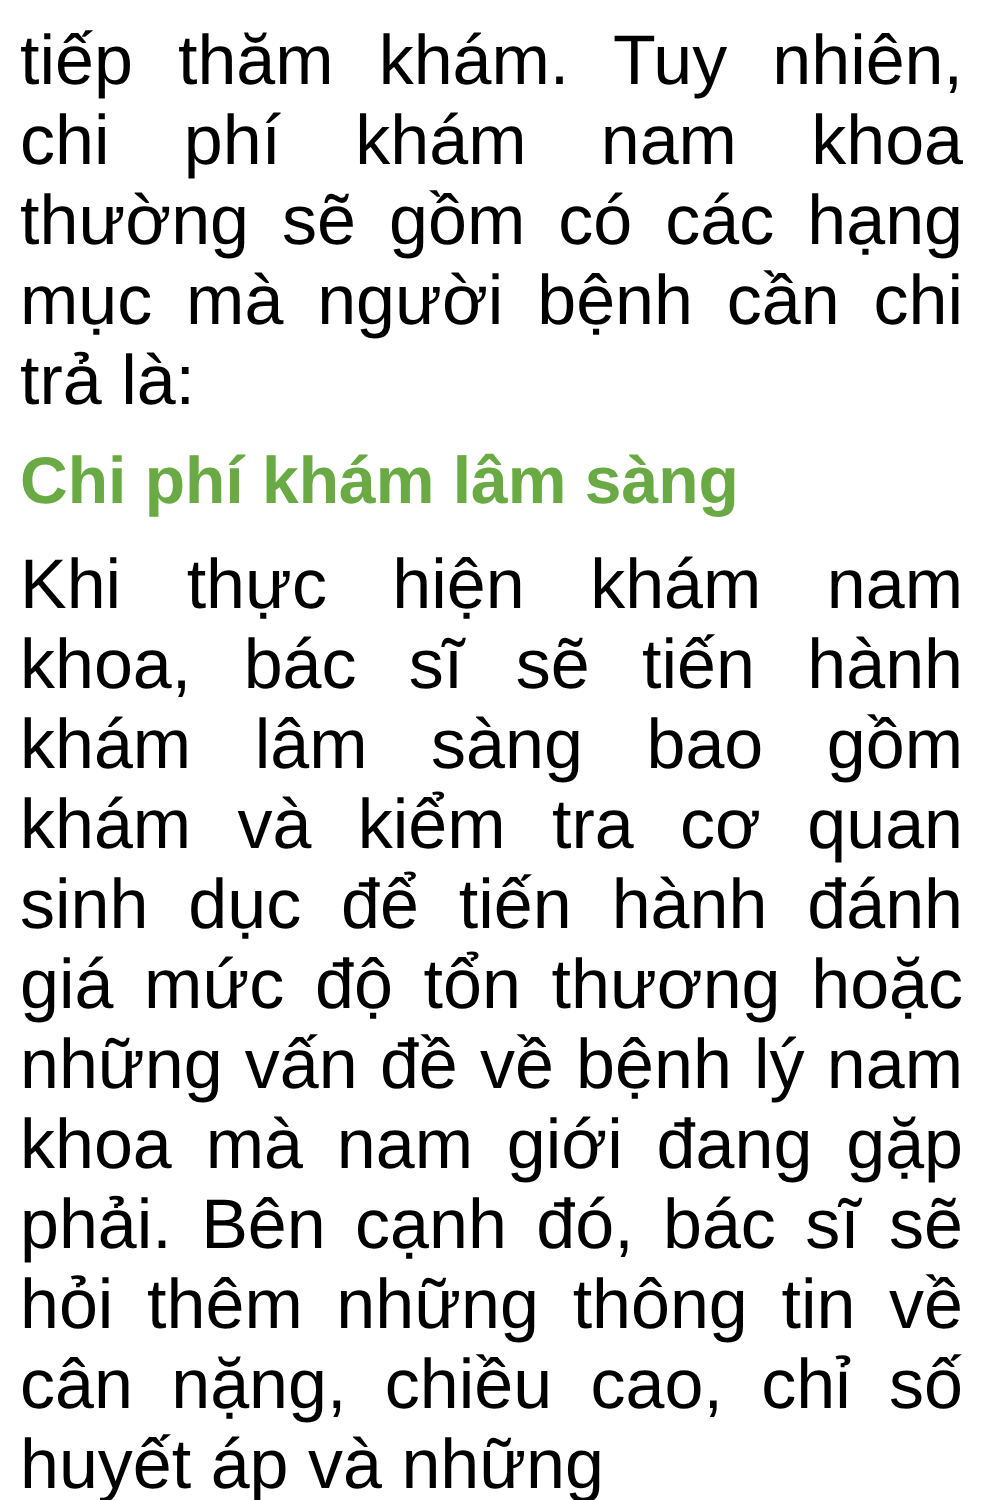tiếp thăm khám. Tuy nhiên, chi phí khám nam khoa thường sẽ gồm có các hạng mục mà người bệnh cần chi trả là:
Chi phí khám lâm sàng
Khi thực hiện khám nam khoa, bác sĩ sẽ tiến hành khám lâm sàng bao gồm khám và kiểm tra cơ quan sinh dục để tiến hành đánh giá mức độ tổn thương hoặc những vấn đề về bệnh lý nam khoa mà nam giới đang gặp phải. Bên cạnh đó, bác sĩ sẽ hỏi thêm những thông tin về cân nặng, chiều cao, chỉ số huyết áp và những